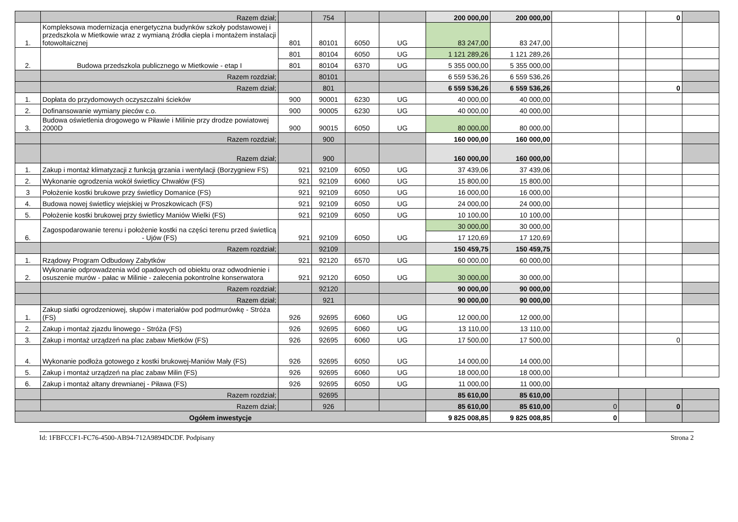| | Razem dział; | | 754 | | | 200 000,00 | 200 000,00 | | | 0 | |
| 1. | Kompleksowa modernizacja energetyczna budynków szkoły podstawowej i przedszkola w Mietkowie wraz z wymianą źródła ciepła i montażem instalacji fotowoltaicznej | 801 | 80101 | 6050 | UG | 83 247,00 | 83 247,00 | | | | |
| 2. | Budowa przedszkola publicznego w Mietkowie - etap I | 801 | 80104 | 6050 | UG | 1 121 289,26 | 1 121 289,26 | | | | |
| | | 801 | 80104 | 6370 | UG | 5 355 000,00 | 5 355 000,00 | | | | |
| | Razem rozdział; | | 80101 | | | 6 559 536,26 | 6 559 536,26 | | | | |
| | Razem dział; | | 801 | | | 6 559 536,26 | 6 559 536,26 | | | 0 | |
| 1. | Dopłata do przydomowych oczyszczalni ścieków | 900 | 90001 | 6230 | UG | 40 000,00 | 40 000,00 | | | | |
| 2. | Dofinansowanie wymiany pieców c.o. | 900 | 90005 | 6230 | UG | 40 000,00 | 40 000,00 | | | | |
| 3. | Budowa oświetlenia drogowego w Piławie i Milinie przy drodze powiatowej 2000D | 900 | 90015 | 6050 | UG | 80 000,00 | 80 000,00 | | | | |
| | Razem rozdział; | | 900 | | | 160 000,00 | 160 000,00 | | | | |
| | Razem dział; | | 900 | | | 160 000,00 | 160 000,00 | | | | |
| 1. | Zakup i montaż klimatyzacji z funkcją grzania i wentylacji (Borzygniew FS) | 921 | 92109 | 6050 | UG | 37 439,06 | 37 439,06 | | | | |
| 2. | Wykonanie ogrodzenia wokół świetlicy Chwałów (FS) | 921 | 92109 | 6060 | UG | 15 800,00 | 15 800,00 | | | | |
| 3 | Położenie kostki brukowe przy świetlicy Domanice (FS) | 921 | 92109 | 6050 | UG | 16 000,00 | 16 000,00 | | | | |
| 4. | Budowa nowej świetlicy wiejskiej w Proszkowicach (FS) | 921 | 92109 | 6050 | UG | 24 000,00 | 24 000,00 | | | | |
| 5. | Położenie kostki brukowej przy świetlicy Maniów Wielki (FS) | 921 | 92109 | 6050 | UG | 10 100,00 | 10 100,00 | | | | |
| 6. | Zagospodarowanie terenu i położenie kostki na części terenu przed świetlicą - Ujów (FS) | 921 | 92109 | 6050 | UG | 30 000,00 | 30 000,00 | | | | |
| | | | | | | 17 120,69 | 17 120,69 | | | | |
| | Razem rozdział; | | 92109 | | | 150 459,75 | 150 459,75 | | | | |
| 1. | Rządowy Program Odbudowy Zabytków | 921 | 92120 | 6570 | UG | 60 000,00 | 60 000,00 | | | | |
| 2. | Wykonanie odprowadzenia wód opadowych od obiektu oraz odwodnienie i osuszenie murów - pałac w Milinie - zalecenia pokontrolne konserwatora | 921 | 92120 | 6050 | UG | 30 000,00 | 30 000,00 | | | | |
| | Razem rozdział; | | 92120 | | | 90 000,00 | 90 000,00 | | | | |
| | Razem dział; | | 921 | | | 90 000,00 | 90 000,00 | | | | |
| 1. | Zakup siatki ogrodzeniowej, słupów i materiałów pod podmurówkę - Stróża (FS) | 926 | 92695 | 6060 | UG | 12 000,00 | 12 000,00 | | | | |
| 2. | Zakup i montaż zjazdu linowego - Stróża (FS) | 926 | 92695 | 6060 | UG | 13 110,00 | 13 110,00 | | | | |
| 3. | Zakup i montaż urządzeń na plac zabaw Mietków (FS) | 926 | 92695 | 6060 | UG | 17 500,00 | 17 500,00 | | | 0 | |
| 4. | Wykonanie podłoża gotowego z kostki brukowej-Maniów Mały (FS) | 926 | 92695 | 6050 | UG | 14 000,00 | 14 000,00 | | | | |
| 5. | Zakup i montaż urządzeń na plac zabaw Milin (FS) | 926 | 92695 | 6060 | UG | 18 000,00 | 18 000,00 | | | | |
| 6. | Zakup i montaż altany drewnianej - Piława (FS) | 926 | 92695 | 6050 | UG | 11 000,00 | 11 000,00 | | | | |
| | Razem rozdział; | | 92695 | | | 85 610,00 | 85 610,00 | | | | |
| | Razem dział; | | 926 | | | 85 610,00 | 85 610,00 | 0 | | 0 | |
| Ogółem inwestycje | | | | | | 9 825 008,85 | 9 825 008,85 | 0 | | | |
Id: 1FBFCCF1-FC76-4500-AB94-712A9894DCDF. Podpisany Strona 2